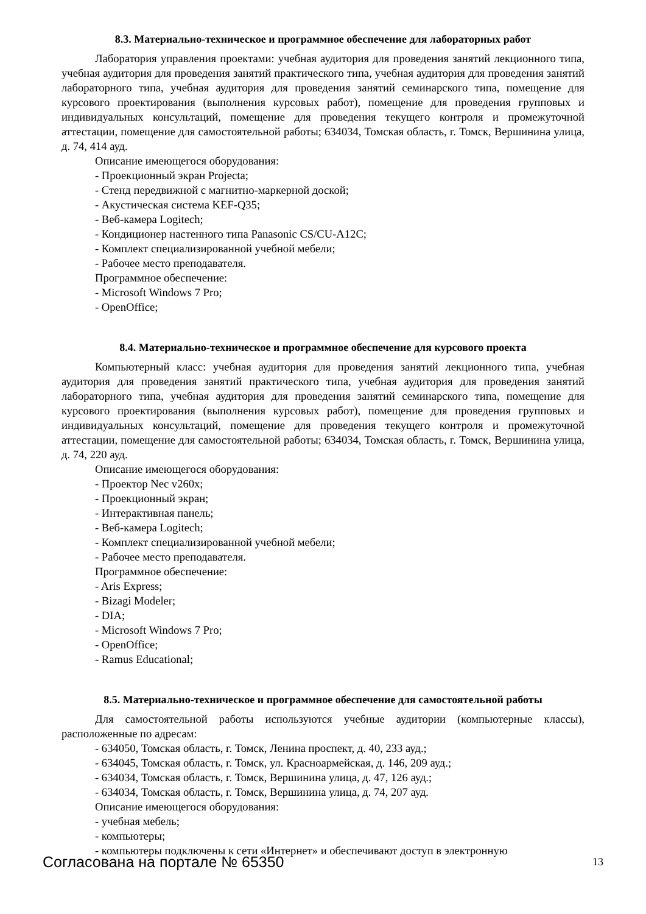8.3. Материально-техническое и программное обеспечение для лабораторных работ
Лаборатория управления проектами: учебная аудитория для проведения занятий лекционного типа, учебная аудитория для проведения занятий практического типа, учебная аудитория для проведения занятий лабораторного типа, учебная аудитория для проведения занятий семинарского типа, помещение для курсового проектирования (выполнения курсовых работ), помещение для проведения групповых и индивидуальных консультаций, помещение для проведения текущего контроля и промежуточной аттестации, помещение для самостоятельной работы; 634034, Томская область, г. Томск, Вершинина улица, д. 74, 414 ауд.
Описание имеющегося оборудования:
- Проекционный экран Projecta;
- Стенд передвижной с магнитно-маркерной доской;
- Акустическая система KEF-Q35;
- Веб-камера Logitech;
- Кондиционер настенного типа Panasonic CS/CU-A12C;
- Комплект специализированной учебной мебели;
- Рабочее место преподавателя.
Программное обеспечение:
- Microsoft Windows 7 Pro;
- OpenOffice;
8.4. Материально-техническое и программное обеспечение для курсового проекта
Компьютерный класс: учебная аудитория для проведения занятий лекционного типа, учебная аудитория для проведения занятий практического типа, учебная аудитория для проведения занятий лабораторного типа, учебная аудитория для проведения занятий семинарского типа, помещение для курсового проектирования (выполнения курсовых работ), помещение для проведения групповых и индивидуальных консультаций, помещение для проведения текущего контроля и промежуточной аттестации, помещение для самостоятельной работы; 634034, Томская область, г. Томск, Вершинина улица, д. 74, 220 ауд.
Описание имеющегося оборудования:
- Проектор Nec v260x;
- Проекционный экран;
- Интерактивная панель;
- Веб-камера Logitech;
- Комплект специализированной учебной мебели;
- Рабочее место преподавателя.
Программное обеспечение:
- Aris Express;
- Bizagi Modeler;
- DIA;
- Microsoft Windows 7 Pro;
- OpenOffice;
- Ramus Educational;
8.5. Материально-техническое и программное обеспечение для самостоятельной работы
Для самостоятельной работы используются учебные аудитории (компьютерные классы), расположенные по адресам:
- 634050, Томская область, г. Томск, Ленина проспект, д. 40, 233 ауд.;
- 634045, Томская область, г. Томск, ул. Красноармейская, д. 146, 209 ауд.;
- 634034, Томская область, г. Томск, Вершинина улица, д. 47, 126 ауд.;
- 634034, Томская область, г. Томск, Вершинина улица, д. 74, 207 ауд.
Описание имеющегося оборудования:
- учебная мебель;
- компьютеры;
- компьютеры подключены к сети «Интернет» и обеспечивают доступ в электронную
Согласована на портале № 65350 13